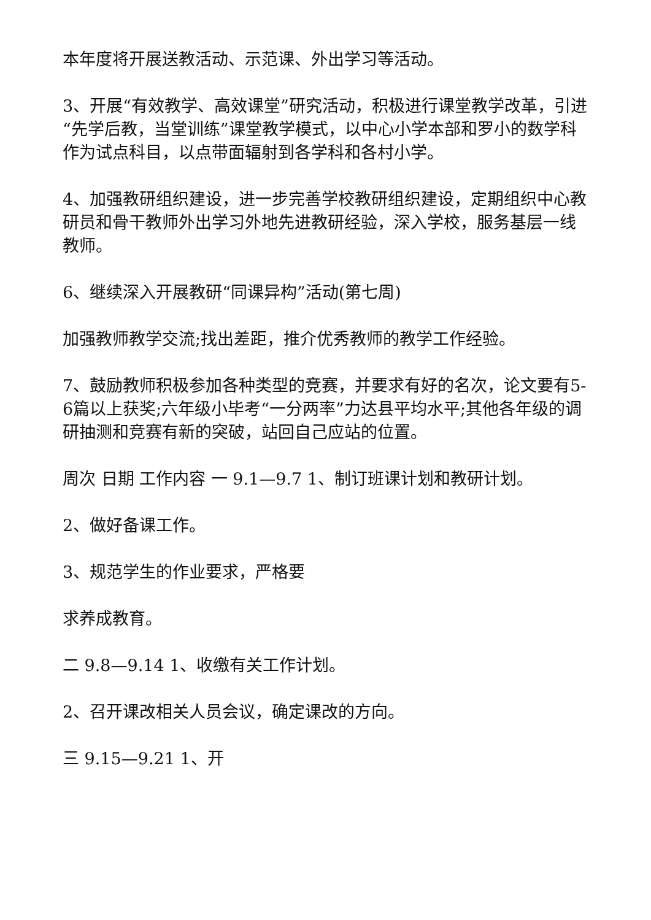本年度将开展送教活动、示范课、外出学习等活动。
3、开展“有效教学、高效课堂”研究活动，积极进行课堂教学改革，引进“先学后教，当堂训练”课堂教学模式，以中心小学本部和罗小的数学科作为试点科目，以点带面辐射到各学科和各村小学。
4、加强教研组织建设，进一步完善学校教研组织建设，定期组织中心教研员和骨干教师外出学习外地先进教研经验，深入学校，服务基层一线教师。
6、继续深入开展教研“同课异构”活动(第七周)
加强教师教学交流;找出差距，推介优秀教师的教学工作经验。
7、鼓励教师积极参加各种类型的竞赛，并要求有好的名次，论文要有5-6篇以上获奖;六年级小毕考“一分两率”力达县平均水平;其他各年级的调研抽测和竞赛有新的突破，站回自己应站的位置。
周次 日期 工作内容 一 9.1—9.7 1、制订班课计划和教研计划。
2、做好备课工作。
3、规范学生的作业要求，严格要
求养成教育。
二 9.8—9.14 1、收缴有关工作计划。
2、召开课改相关人员会议，确定课改的方向。
三 9.15—9.21 1、开